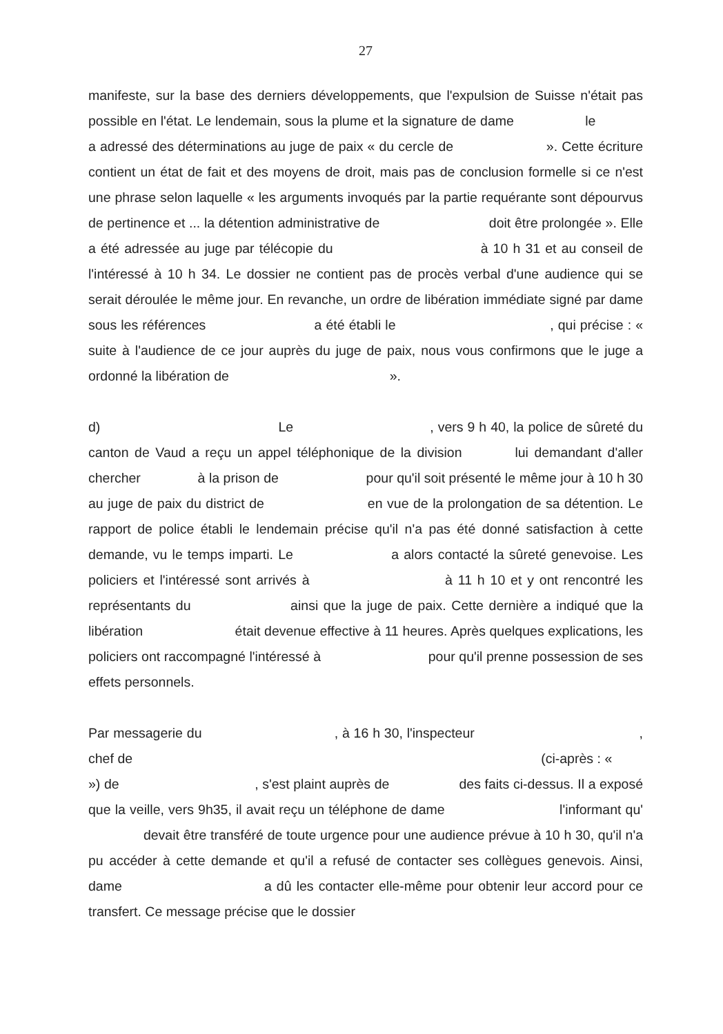27
manifeste, sur la base des derniers développements, que l'expulsion de Suisse n'était pas possible en l'état. Le lendemain, sous la plume et la signature de dame le a adressé des déterminations au juge de paix « du cercle de ». Cette écriture contient un état de fait et des moyens de droit, mais pas de conclusion formelle si ce n'est une phrase selon laquelle « les arguments invoqués par la partie requérante sont dépourvus de pertinence et ... la détention administrative de doit être prolongée ». Elle a été adressée au juge par télécopie du à 10 h 31 et au conseil de l'intéressé à 10 h 34. Le dossier ne contient pas de procès verbal d'une audience qui se serait déroulée le même jour. En revanche, un ordre de libération immédiate signé par dame sous les références a été établi le , qui précise : « suite à l'audience de ce jour auprès du juge de paix, nous vous confirmons que le juge a ordonné la libération de ».
d) Le , vers 9 h 40, la police de sûreté du canton de Vaud a reçu un appel téléphonique de la division lui demandant d'aller chercher à la prison de pour qu'il soit présenté le même jour à 10 h 30 au juge de paix du district de en vue de la prolongation de sa détention. Le rapport de police établi le lendemain précise qu'il n'a pas été donné satisfaction à cette demande, vu le temps imparti. Le a alors contacté la sûreté genevoise. Les policiers et l'intéressé sont arrivés à à 11 h 10 et y ont rencontré les représentants du ainsi que la juge de paix. Cette dernière a indiqué que la libération était devenue effective à 11 heures. Après quelques explications, les policiers ont raccompagné l'intéressé à pour qu'il prenne possession de ses effets personnels.
Par messagerie du , à 16 h 30, l'inspecteur , chef de (ci-après : « ») de , s'est plaint auprès de des faits ci-dessus. Il a exposé que la veille, vers 9h35, il avait reçu un téléphone de dame l'informant qu' devait être transféré de toute urgence pour une audience prévue à 10 h 30, qu'il n'a pu accéder à cette demande et qu'il a refusé de contacter ses collègues genevois. Ainsi, dame a dû les contacter elle-même pour obtenir leur accord pour ce transfert. Ce message précise que le dossier